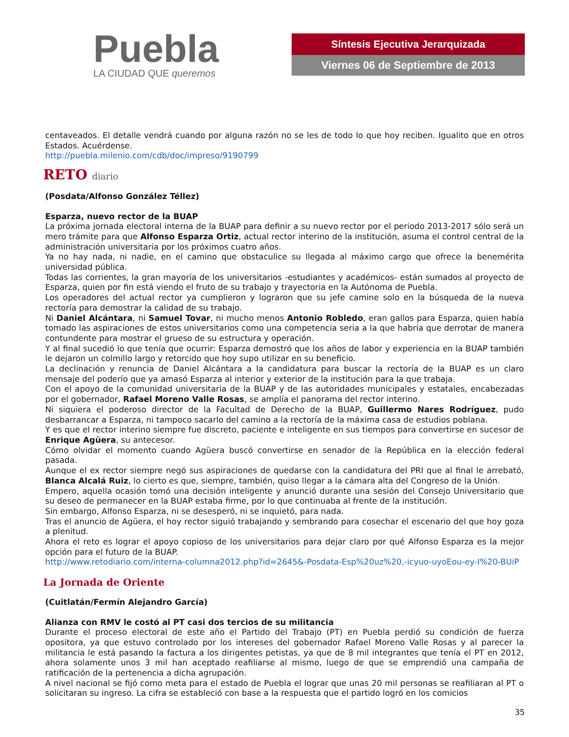Puebla
LA CIUDAD QUE queremos
Síntesis Ejecutiva Jerarquizada
Viernes 06 de Septiembre de 2013
centaveados. El detalle vendrá cuando por alguna razón no se les de todo lo que hoy reciben. Igualito que en otros Estados. Acuérdense.
http://puebla.milenio.com/cdb/doc/impreso/9190799
RETO diario
(Posdata/Alfonso González Téllez)
Esparza, nuevo rector de la BUAP
La próxima jornada electoral interna de la BUAP para definir a su nuevo rector por el periodo 2013-2017 sólo será un mero trámite para que Alfonso Esparza Ortiz, actual rector interino de la institución, asuma el control central de la administración universitaria por los próximos cuatro años.
Ya no hay nada, ni nadie, en el camino que obstaculice su llegada al máximo cargo que ofrece la benemérita universidad pública.
Todas las corrientes, la gran mayoría de los universitarios -estudiantes y académicos- están sumados al proyecto de Esparza, quien por fin está viendo el fruto de su trabajo y trayectoria en la Autónoma de Puebla.
Los operadores del actual rector ya cumplieron y lograron que su jefe camine solo en la búsqueda de la nueva rectoría para demostrar la calidad de su trabajo.
Ni Daniel Alcántara, ni Samuel Tovar, ni mucho menos Antonio Robledo, eran gallos para Esparza, quien había tomado las aspiraciones de estos universitarios como una competencia seria a la que habría que derrotar de manera contundente para mostrar el grueso de su estructura y operación.
Y al final sucedió lo que tenía que ocurrir: Esparza demostró que los años de labor y experiencia en la BUAP también le dejaron un colmillo largo y retorcido que hoy supo utilizar en su beneficio.
La declinación y renuncia de Daniel Alcántara a la candidatura para buscar la rectoría de la BUAP es un claro mensaje del poderío que ya amasó Esparza al interior y exterior de la institución para la que trabaja.
Con el apoyo de la comunidad universitaria de la BUAP y de las autoridades municipales y estatales, encabezadas por el gobernador, Rafael Moreno Valle Rosas, se amplía el panorama del rector interino.
Ni siquiera el poderoso director de la Facultad de Derecho de la BUAP, Guillermo Nares Rodríguez, pudo desbarrancar a Esparza, ni tampoco sacarlo del camino a la rectoría de la máxima casa de estudios poblana.
Y es que el rector interino siempre fue discreto, paciente e inteligente en sus tiempos para convertirse en sucesor de Enrique Agüera, su antecesor.
Cómo olvidar el momento cuando Agüera buscó convertirse en senador de la República en la elección federal pasada.
Aunque el ex rector siempre negó sus aspiraciones de quedarse con la candidatura del PRI que al final le arrebató, Blanca Alcalá Ruiz, lo cierto es que, siempre, también, quiso llegar a la cámara alta del Congreso de la Unión.
Empero, aquella ocasión tomó una decisión inteligente y anunció durante una sesión del Consejo Universitario que su deseo de permanecer en la BUAP estaba firme, por lo que continuaba al frente de la institución.
Sin embargo, Alfonso Esparza, ni se desesperó, ni se inquietó, para nada.
Tras el anuncio de Agüera, el hoy rector siguió trabajando y sembrando para cosechar el escenario del que hoy goza a plenitud.
Ahora el reto es lograr el apoyo copioso de los universitarios para dejar claro por qué Alfonso Esparza es la mejor opción para el futuro de la BUAP.
http://www.retodiario.com/interna-columna2012.php?id=2645&-Posdata-Esp%20uz%20,-icyuo-uyoEou-ey-I%20-BUiP
La Jornada de Oriente
(Cuitlatán/Fermín Alejandro García)
Alianza con RMV le costó al PT casi dos tercios de su militancia
Durante el proceso electoral de este año el Partido del Trabajo (PT) en Puebla perdió su condición de fuerza opositora, ya que estuvo controlado por los intereses del gobernador Rafael Moreno Valle Rosas y al parecer la militancia le está pasando la factura a los dirigentes petistas, ya que de 8 mil integrantes que tenía el PT en 2012, ahora solamente unos 3 mil han aceptado reafiliarse al mismo, luego de que se emprendió una campaña de ratificación de la pertenencia a dicha agrupación.
A nivel nacional se fijó como meta para el estado de Puebla el lograr que unas 20 mil personas se reafiliaran al PT o solicitaran su ingreso. La cifra se estableció con base a la respuesta que el partido logró en los comicios
35